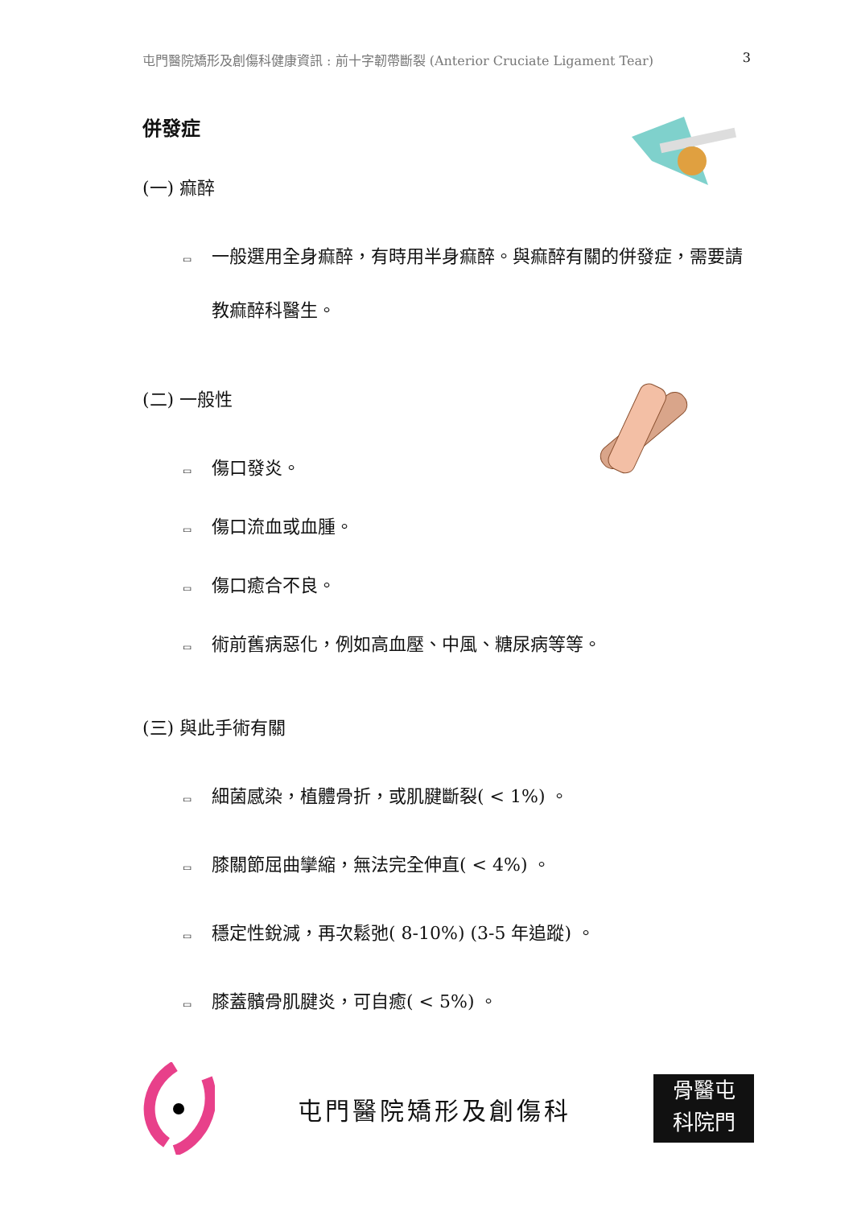屯門醫院矯形及創傷科健康資訊 : 前十字韌帶斷裂 (Anterior Cruciate Ligament Tear) 3
併發症
(一) 痲醉
▭ 一般選用全身痲醉，有時用半身痲醉。與痲醉有關的併發症，需要請教痲醉科醫生。
(二) 一般性
▭ 傷口發炎。
▭ 傷口流血或血腫。
▭ 傷口癒合不良。
▭ 術前舊病惡化，例如高血壓、中風、糖尿病等等。
(三) 與此手術有關
▭ 細菌感染，植體骨折，或肌腱斷裂( < 1%) 。
▭ 膝關節屈曲攣縮，無法完全伸直( < 4%) 。
▭ 穩定性銳減，再次鬆弛( 8-10%) (3-5 年追蹤) 。
▭ 膝蓋髕骨肌腱炎，可自癒( < 5%) 。
屯門醫院矯形及創傷科
骨醫屯
科院門